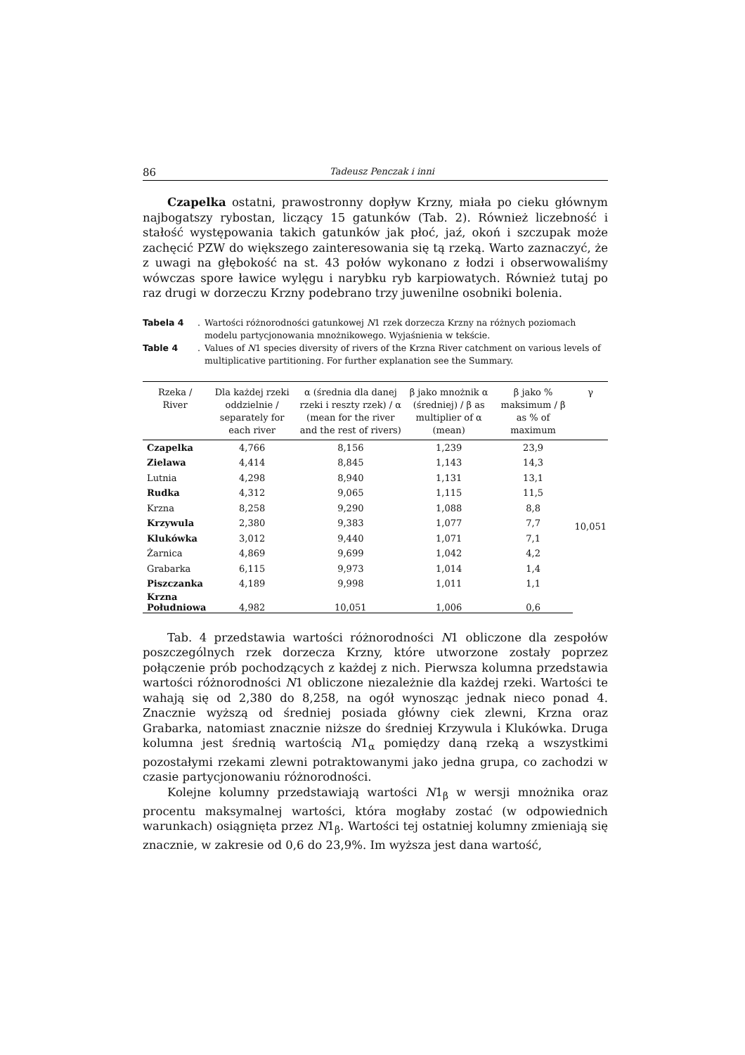86 Tadeusz Penczak i inni
Czapelka ostatni, prawostronny dopływ Krzny, miała po cieku głównym najbogatszy rybostan, liczący 15 gatunków (Tab. 2). Również liczebność i stałość występowania takich gatunków jak płoć, jaź, okoń i szczupak może zachęcić PZW do większego zainteresowania się tą rzeką. Warto zaznaczyć, że z uwagi na głębokość na st. 43 połów wykonano z łodzi i obserwowaliśmy wówczas spore ławice wylęgu i narybku ryb karpiowatych. Również tutaj po raz drugi w dorzeczu Krzny podebrano trzy juwenilne osobniki bolenia.
Tabela 4. Wartości różnorodności gatunkowej N1 rzek dorzecza Krzny na różnych poziomach modelu partycjonowania mnożnikowego. Wyjaśnienia w tekście.
Table 4. Values of N1 species diversity of rivers of the Krzna River catchment on various levels of multiplicative partitioning. For further explanation see the Summary.
| Rzeka / River | Dla każdej rzeki oddzielnie / separately for each river | α (średnia dla danej rzeki i reszty rzek) / α (mean for the river and the rest of rivers) | β jako mnożnik α (średniej) / β as multiplier of α (mean) | β jako % maksimum / β as % of maximum | γ |
| --- | --- | --- | --- | --- | --- |
| Czapelka | 4,766 | 8,156 | 1,239 | 23,9 | 10,051 |
| Zielawa | 4,414 | 8,845 | 1,143 | 14,3 | |
| Lutnia | 4,298 | 8,940 | 1,131 | 13,1 | |
| Rudka | 4,312 | 9,065 | 1,115 | 11,5 | |
| Krzna | 8,258 | 9,290 | 1,088 | 8,8 | |
| Krzywula | 2,380 | 9,383 | 1,077 | 7,7 | |
| Klukówka | 3,012 | 9,440 | 1,071 | 7,1 | |
| Żarnica | 4,869 | 9,699 | 1,042 | 4,2 | |
| Grabarka | 6,115 | 9,973 | 1,014 | 1,4 | |
| Piszczanka | 4,189 | 9,998 | 1,011 | 1,1 | |
| Krzna Południowa | 4,982 | 10,051 | 1,006 | 0,6 | |
Tab. 4 przedstawia wartości różnorodności N1 obliczone dla zespołów poszczególnych rzek dorzecza Krzny, które utworzone zostały poprzez połączenie prób pochodzących z każdej z nich. Pierwsza kolumna przedstawia wartości różnorodności N1 obliczone niezależnie dla każdej rzeki. Wartości te wahają się od 2,380 do 8,258, na ogół wynosząc jednak nieco ponad 4. Znacznie wyższą od średniej posiada główny ciek zlewni, Krzna oraz Grabarka, natomiast znacznie niższe do średniej Krzywula i Klukówka. Druga kolumna jest średnią wartością N1<sub>α</sub> pomiędzy daną rzeką a wszystkimi pozostałymi rzekami zlewni potraktowanymi jako jedna grupa, co zachodzi w czasie partycjonowaniu różnorodności.
Kolejne kolumny przedstawiają wartości N1<sub>β</sub> w wersji mnożnika oraz procentu maksymalnej wartości, która mogłaby zostać (w odpowiednich warunkach) osiągnięta przez N1<sub>β</sub>. Wartości tej ostatniej kolumny zmieniają się znacznie, w zakresie od 0,6 do 23,9%. Im wyższa jest dana wartość,